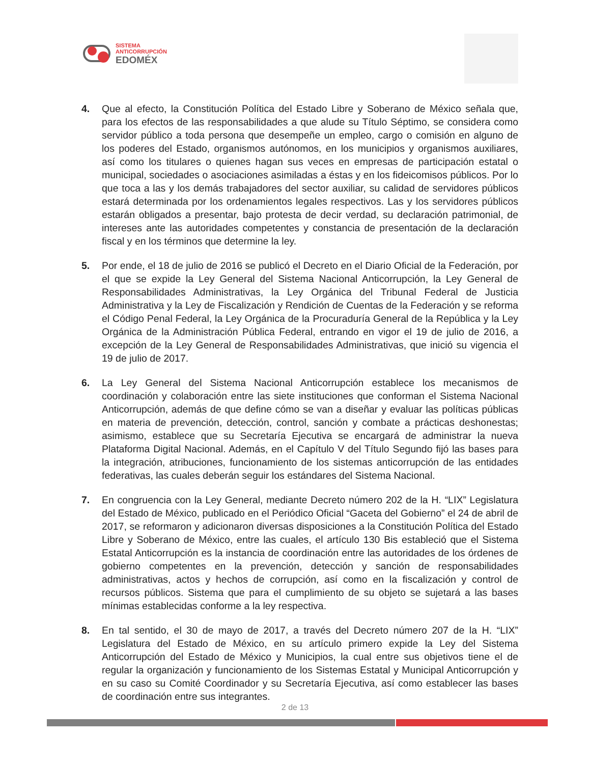SISTEMA
ANTICORRUPCIÓN
EDOMÉX
4. Que al efecto, la Constitución Política del Estado Libre y Soberano de México señala que, para los efectos de las responsabilidades a que alude su Título Séptimo, se considera como servidor público a toda persona que desempeñe un empleo, cargo o comisión en alguno de los poderes del Estado, organismos autónomos, en los municipios y organismos auxiliares, así como los titulares o quienes hagan sus veces en empresas de participación estatal o municipal, sociedades o asociaciones asimiladas a éstas y en los fideicomisos públicos. Por lo que toca a las y los demás trabajadores del sector auxiliar, su calidad de servidores públicos estará determinada por los ordenamientos legales respectivos. Las y los servidores públicos estarán obligados a presentar, bajo protesta de decir verdad, su declaración patrimonial, de intereses ante las autoridades competentes y constancia de presentación de la declaración fiscal y en los términos que determine la ley.
5. Por ende, el 18 de julio de 2016 se publicó el Decreto en el Diario Oficial de la Federación, por el que se expide la Ley General del Sistema Nacional Anticorrupción, la Ley General de Responsabilidades Administrativas, la Ley Orgánica del Tribunal Federal de Justicia Administrativa y la Ley de Fiscalización y Rendición de Cuentas de la Federación y se reforma el Código Penal Federal, la Ley Orgánica de la Procuraduría General de la República y la Ley Orgánica de la Administración Pública Federal, entrando en vigor el 19 de julio de 2016, a excepción de la Ley General de Responsabilidades Administrativas, que inició su vigencia el 19 de julio de 2017.
6. La Ley General del Sistema Nacional Anticorrupción establece los mecanismos de coordinación y colaboración entre las siete instituciones que conforman el Sistema Nacional Anticorrupción, además de que define cómo se van a diseñar y evaluar las políticas públicas en materia de prevención, detección, control, sanción y combate a prácticas deshonestas; asimismo, establece que su Secretaría Ejecutiva se encargará de administrar la nueva Plataforma Digital Nacional. Además, en el Capítulo V del Título Segundo fijó las bases para la integración, atribuciones, funcionamiento de los sistemas anticorrupción de las entidades federativas, las cuales deberán seguir los estándares del Sistema Nacional.
7. En congruencia con la Ley General, mediante Decreto número 202 de la H. “LIX” Legislatura del Estado de México, publicado en el Periódico Oficial “Gaceta del Gobierno” el 24 de abril de 2017, se reformaron y adicionaron diversas disposiciones a la Constitución Política del Estado Libre y Soberano de México, entre las cuales, el artículo 130 Bis estableció que el Sistema Estatal Anticorrupción es la instancia de coordinación entre las autoridades de los órdenes de gobierno competentes en la prevención, detección y sanción de responsabilidades administrativas, actos y hechos de corrupción, así como en la fiscalización y control de recursos públicos. Sistema que para el cumplimiento de su objeto se sujetará a las bases mínimas establecidas conforme a la ley respectiva.
8. En tal sentido, el 30 de mayo de 2017, a través del Decreto número 207 de la H. “LIX” Legislatura del Estado de México, en su artículo primero expide la Ley del Sistema Anticorrupción del Estado de México y Municipios, la cual entre sus objetivos tiene el de regular la organización y funcionamiento de los Sistemas Estatal y Municipal Anticorrupción y en su caso su Comité Coordinador y su Secretaría Ejecutiva, así como establecer las bases de coordinación entre sus integrantes.
2 de 13